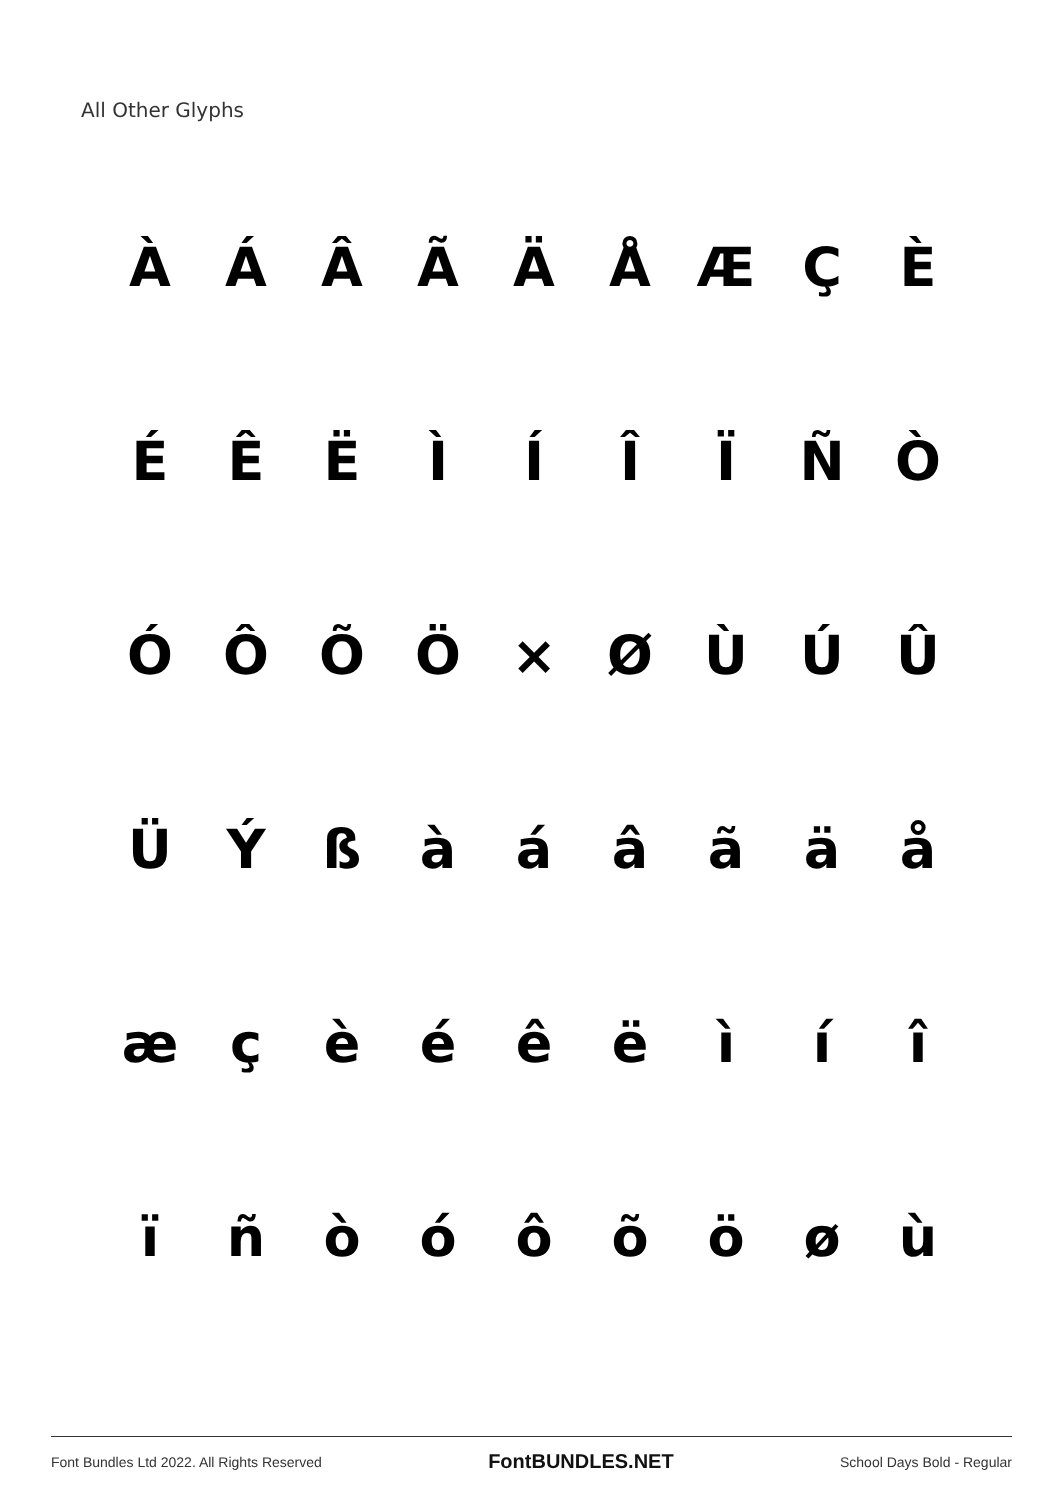All Other Glyphs
| À | Á | Â | Ã | Ä | Å | Æ | Ç | È |
| É | Ê | Ë | Ì | Í | Î | Ï | Ñ | Ò |
| Ó | Ô | Õ | Ö | × | Ø | Ù | Ú | Û |
| Ü | Ý | ß | à | á | â | ã | ä | å |
| æ | ç | è | é | ê | ë | ì | í | î |
| ï | ñ | ò | ó | ô | õ | ö | ø | ù |
Font Bundles Ltd 2022. All Rights Reserved FontBUNDLES.NET School Days Bold - Regular